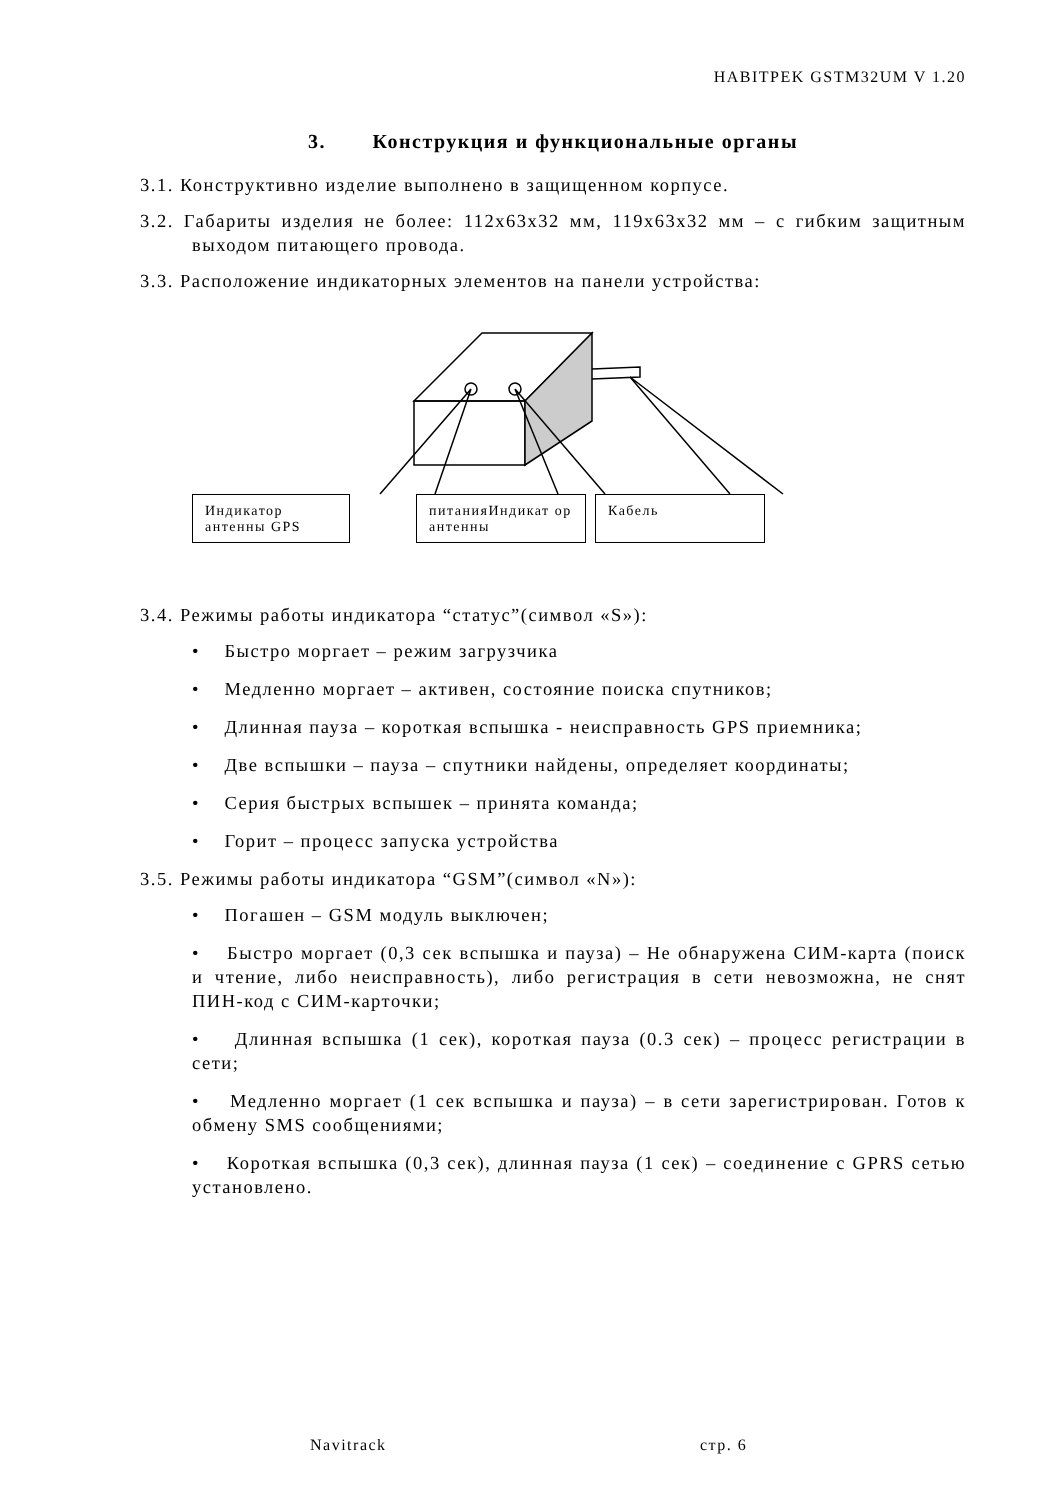HABITPEK GSTM32UM V 1.20
3. Конструкция и функциональные органы
3.1. Конструктивно изделие выполнено в защищенном корпусе.
3.2. Габариты изделия не более: 112х63х32 мм, 119х63х32 мм – с гибким защитным выходом питающего провода.
3.3. Расположение индикаторных элементов на панели устройства:
Индикатор антенны GPS
питанияИндикат ор антенны
Кабель
3.4. Режимы работы индикатора “статус”(символ «S»):
• Быстро моргает – режим загрузчика
• Медленно моргает – активен, состояние поиска спутников;
• Длинная пауза – короткая вспышка - неисправность GPS приемника;
• Две вспышки – пауза – спутники найдены, определяет координаты;
• Серия быстрых вспышек – принята команда;
• Горит – процесс запуска устройства
3.5. Режимы работы индикатора “GSM”(символ «N»):
• Погашен – GSM модуль выключен;
• Быстро моргает (0,3 сек вспышка и пауза) – Не обнаружена СИМ-карта (поиск и чтение, либо неисправность), либо регистрация в сети невозможна, не снят ПИН-код с СИМ-карточки;
• Длинная вспышка (1 сек), короткая пауза (0.3 сек) – процесс регистрации в сети;
• Медленно моргает (1 сек вспышка и пауза) – в сети зарегистрирован. Готов к обмену SMS сообщениями;
• Короткая вспышка (0,3 сек), длинная пауза (1 сек) – соединение с GPRS сетью установлено.
Navitrack стр. 6